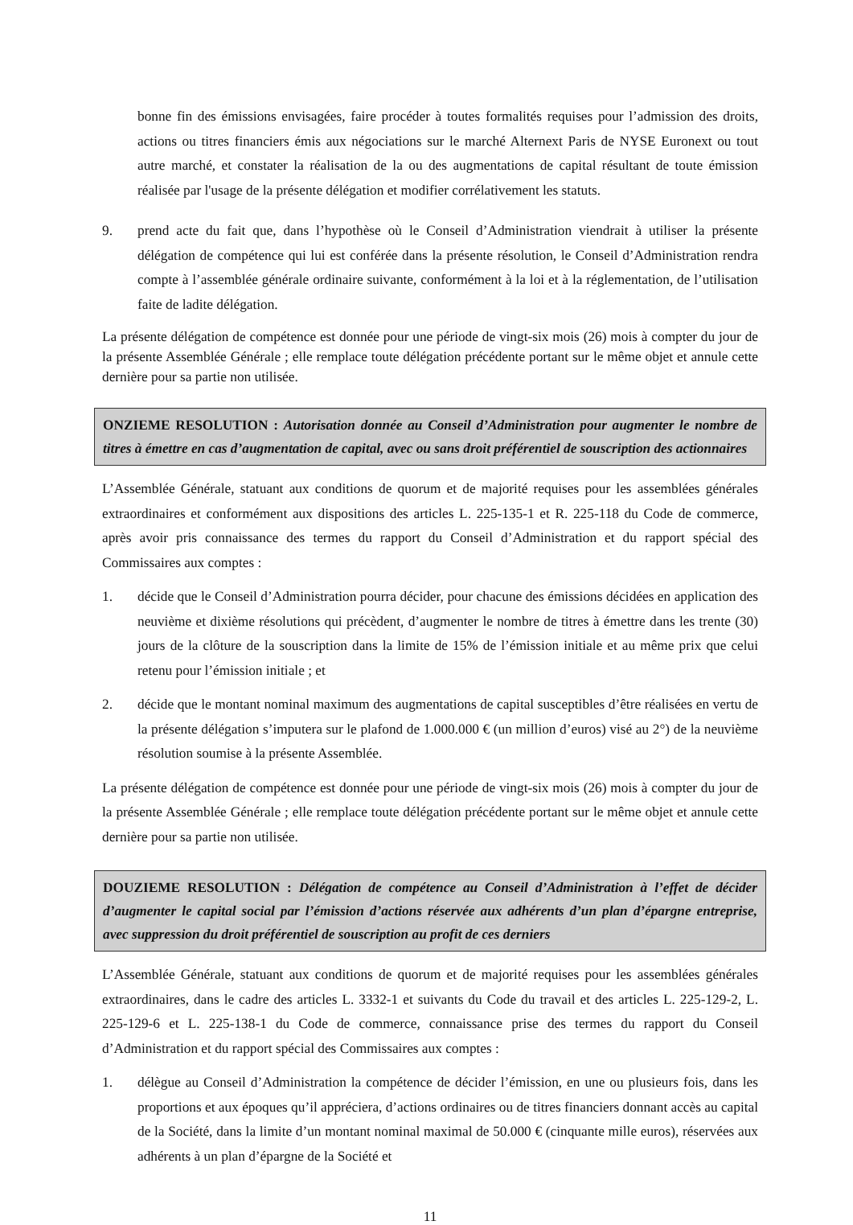bonne fin des émissions envisagées, faire procéder à toutes formalités requises pour l’admission des droits, actions ou titres financiers émis aux négociations sur le marché Alternext Paris de NYSE Euronext ou tout autre marché, et constater la réalisation de la ou des augmentations de capital résultant de toute émission réalisée par l'usage de la présente délégation et modifier corrélativement les statuts.
9. prend acte du fait que, dans l’hypothèse où le Conseil d’Administration viendrait à utiliser la présente délégation de compétence qui lui est conférée dans la présente résolution, le Conseil d’Administration rendra compte à l’assemblée générale ordinaire suivante, conformément à la loi et à la réglementation, de l’utilisation faite de ladite délégation.
La présente délégation de compétence est donnée pour une période de vingt-six mois (26) mois à compter du jour de la présente Assemblée Générale ; elle remplace toute délégation précédente portant sur le même objet et annule cette dernière pour sa partie non utilisée.
ONZIEME RESOLUTION : Autorisation donnée au Conseil d’Administration pour augmenter le nombre de titres à émettre en cas d’augmentation de capital, avec ou sans droit préférentiel de souscription des actionnaires
L’Assemblée Générale, statuant aux conditions de quorum et de majorité requises pour les assemblées générales extraordinaires et conformément aux dispositions des articles L. 225-135-1 et R. 225-118 du Code de commerce, après avoir pris connaissance des termes du rapport du Conseil d’Administration et du rapport spécial des Commissaires aux comptes :
1. décide que le Conseil d’Administration pourra décider, pour chacune des émissions décidées en application des neuvième et dixième résolutions qui précèdent, d’augmenter le nombre de titres à émettre dans les trente (30) jours de la clôture de la souscription dans la limite de 15% de l’émission initiale et au même prix que celui retenu pour l’émission initiale ; et
2. décide que le montant nominal maximum des augmentations de capital susceptibles d’être réalisées en vertu de la présente délégation s’imputera sur le plafond de 1.000.000 € (un million d’euros) visé au 2°) de la neuvième résolution soumise à la présente Assemblée.
La présente délégation de compétence est donnée pour une période de vingt-six mois (26) mois à compter du jour de la présente Assemblée Générale ; elle remplace toute délégation précédente portant sur le même objet et annule cette dernière pour sa partie non utilisée.
DOUZIEME RESOLUTION : Délégation de compétence au Conseil d’Administration à l’effet de décider d’augmenter le capital social par l’émission d’actions réservée aux adhérents d’un plan d’épargne entreprise, avec suppression du droit préférentiel de souscription au profit de ces derniers
L’Assemblée Générale, statuant aux conditions de quorum et de majorité requises pour les assemblées générales extraordinaires, dans le cadre des articles L. 3332-1 et suivants du Code du travail et des articles L. 225-129-2, L. 225-129-6 et L. 225-138-1 du Code de commerce, connaissance prise des termes du rapport du Conseil d’Administration et du rapport spécial des Commissaires aux comptes :
1. délègue au Conseil d’Administration la compétence de décider l’émission, en une ou plusieurs fois, dans les proportions et aux époques qu’il appréciera, d’actions ordinaires ou de titres financiers donnant accès au capital de la Société, dans la limite d’un montant nominal maximal de 50.000 € (cinquante mille euros), réservées aux adhérents à un plan d’épargne de la Société et
11